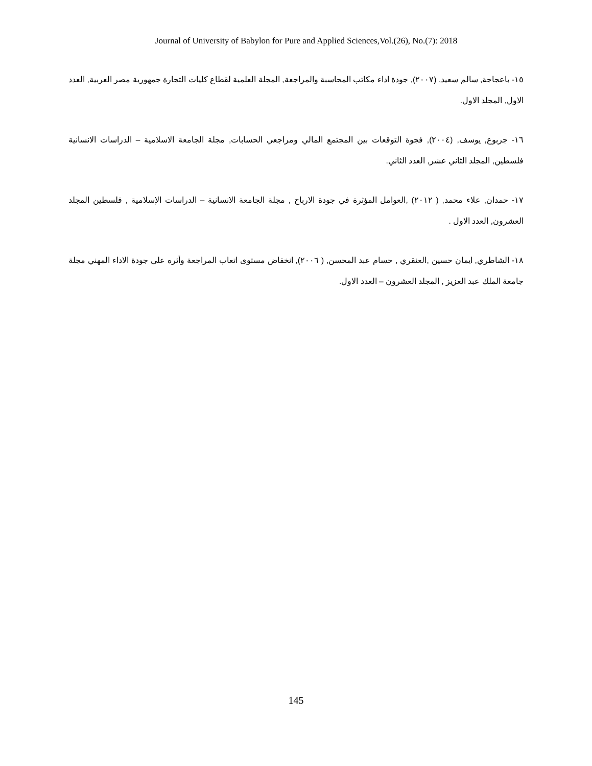Journal of University of Babylon for Pure and Applied Sciences,Vol.(26), No.(7): 2018
١٥- باعجاجة, سالم سعيد, (٢٠٠٧), جودة اداء مكاتب المحاسبة والمراجعة, المجلة العلمية لقطاع كليات التجارة جمهورية مصر العربية, العدد الاول, المجلد الاول.
١٦- جربوع, يوسف, (٢٠٠٤), فجوة التوقعات بين المجتمع المالي ومراجعي الحسابات, مجلة الجامعة الاسلامية – الدراسات الانسانية فلسطين, المجلد الثاني عشر, العدد الثاني.
١٧- حمدان, علاء محمد, ( ٢٠١٢) ,العوامل المؤثرة في جودة الارباح , مجلة الجامعة الانسانية – الدراسات الإسلامية , فلسطين المجلد العشرون, العدد الاول .
١٨- الشاطري, ايمان حسين ,العنقري , حسام عبد المحسن, ( ٢٠٠٦), انخفاض مستوى اتعاب المراجعة وأثره على جودة الاداء المهني مجلة جامعة الملك عبد العزيز , المجلد العشرون – العدد الاول.
145